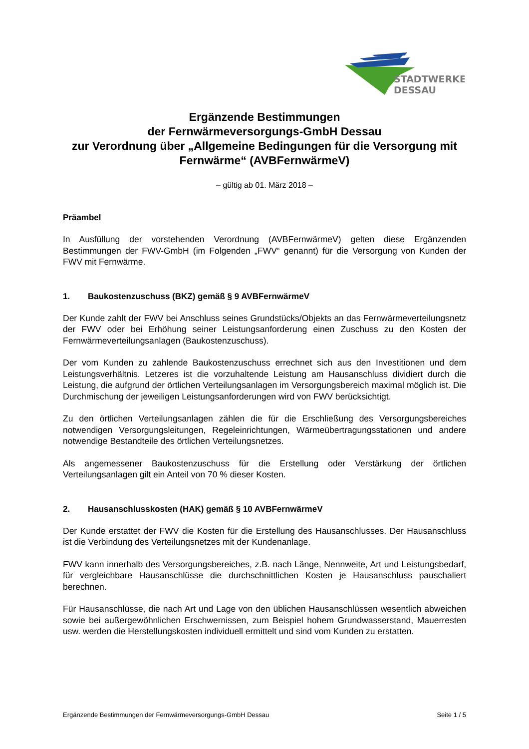STADTWERKE
DESSAU
Ergänzende Bestimmungen
der Fernwärmeversorgungs-GmbH Dessau
zur Verordnung über „Allgemeine Bedingungen für die Versorgung mit Fernwärme“ (AVBFernwärmeV)
– gültig ab 01. März 2018 –
Präambel
In Ausfüllung der vorstehenden Verordnung (AVBFernwärmeV) gelten diese Ergänzenden Bestimmungen der FWV-GmbH (im Folgenden „FWV“ genannt) für die Versorgung von Kunden der FWV mit Fernwärme.
1. Baukostenzuschuss (BKZ) gemäß § 9 AVBFernwärmeV
Der Kunde zahlt der FWV bei Anschluss seines Grundstücks/Objekts an das Fernwärmeverteilungsnetz der FWV oder bei Erhöhung seiner Leistungsanforderung einen Zuschuss zu den Kosten der Fernwärmeverteilungsanlagen (Baukostenzuschuss).
Der vom Kunden zu zahlende Baukostenzuschuss errechnet sich aus den Investitionen und dem Leistungsverhältnis. Letzeres ist die vorzuhaltende Leistung am Hausanschluss dividiert durch die Leistung, die aufgrund der örtlichen Verteilungsanlagen im Versorgungsbereich maximal möglich ist. Die Durchmischung der jeweiligen Leistungsanforderungen wird von FWV berücksichtigt.
Zu den örtlichen Verteilungsanlagen zählen die für die Erschließung des Versorgungsbereiches notwendigen Versorgungsleitungen, Regeleinrichtungen, Wärmeübertragungsstationen und andere notwendige Bestandteile des örtlichen Verteilungsnetzes.
Als angemessener Baukostenzuschuss für die Erstellung oder Verstärkung der örtlichen Verteilungsanlagen gilt ein Anteil von 70 % dieser Kosten.
2. Hausanschlusskosten (HAK) gemäß § 10 AVBFernwärmeV
Der Kunde erstattet der FWV die Kosten für die Erstellung des Hausanschlusses. Der Hausanschluss ist die Verbindung des Verteilungsnetzes mit der Kundenanlage.
FWV kann innerhalb des Versorgungsbereiches, z.B. nach Länge, Nennweite, Art und Leistungsbedarf, für vergleichbare Hausanschlüsse die durchschnittlichen Kosten je Hausanschluss pauschaliert berechnen.
Für Hausanschlüsse, die nach Art und Lage von den üblichen Hausanschlüssen wesentlich abweichen sowie bei außergewöhnlichen Erschwernissen, zum Beispiel hohem Grundwasserstand, Mauerresten usw. werden die Herstellungskosten individuell ermittelt und sind vom Kunden zu erstatten.
Ergänzende Bestimmungen der Fernwärmeversorgungs-GmbH Dessau Seite 1 / 5